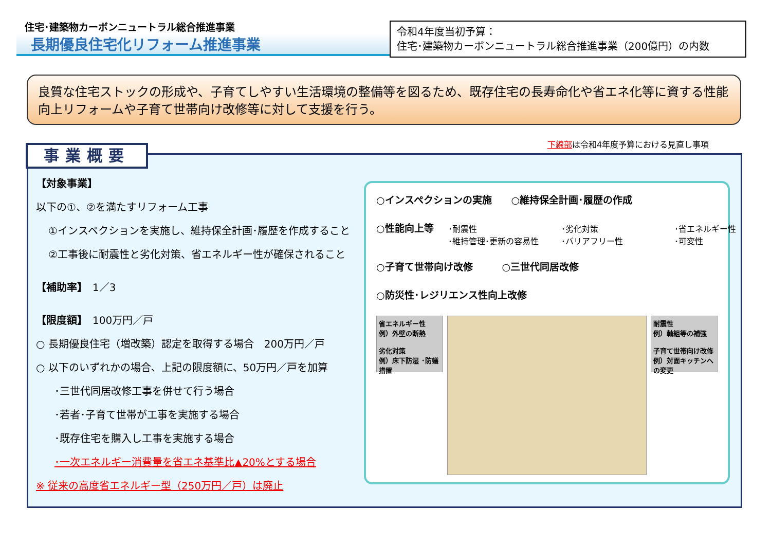住宅･建築物カーボンニュートラル総合推進事業
長期優良住宅化リフォーム推進事業
令和4年度当初予算：
住宅･建築物カーボンニュートラル総合推進事業（200億円）の内数
良質な住宅ストックの形成や、子育てしやすい生活環境の整備等を図るため、既存住宅の長寿命化や省エネ化等に資する性能向上リフォームや子育て世帯向け改修等に対して支援を行う。
下線部は令和4年度予算における見直し事項
事業概要
【対象事業】
以下の①、②を満たすリフォーム工事
①インスペクションを実施し、維持保全計画･履歴を作成すること
②工事後に耐震性と劣化対策、省エネルギー性が確保されること
【補助率】　1／3
【限度額】　100万円／戸
○ 長期優良住宅（増改築）認定を取得する場合　200万円／戸
○ 以下のいずれかの場合、上記の限度額に、50万円／戸を加算
･三世代同居改修工事を併せて行う場合
･若者･子育て世帯が工事を実施する場合
･既存住宅を購入し工事を実施する場合
･一次エネルギー消費量を省エネ基準比▲20%とする場合
※ 従来の高度省エネルギー型（250万円／戸）は廃止
○インスペクションの実施　　○維持保全計画･履歴の作成
○性能向上等
･耐震性 ･劣化対策 ･省エネルギー性 ･維持管理･更新の容易性 ･バリアフリー性 ･可変性
○子育て世帯向け改修　　　○三世代同居改修
○防災性･レジリエンス性向上改修
省エネルギー性
例）外壁の断熱
劣化対策
例）床下防湿 ･防蟻措置
耐震性
例）軸組等の補強
子育て世帯向け改修
例）対面キッチンへの変更